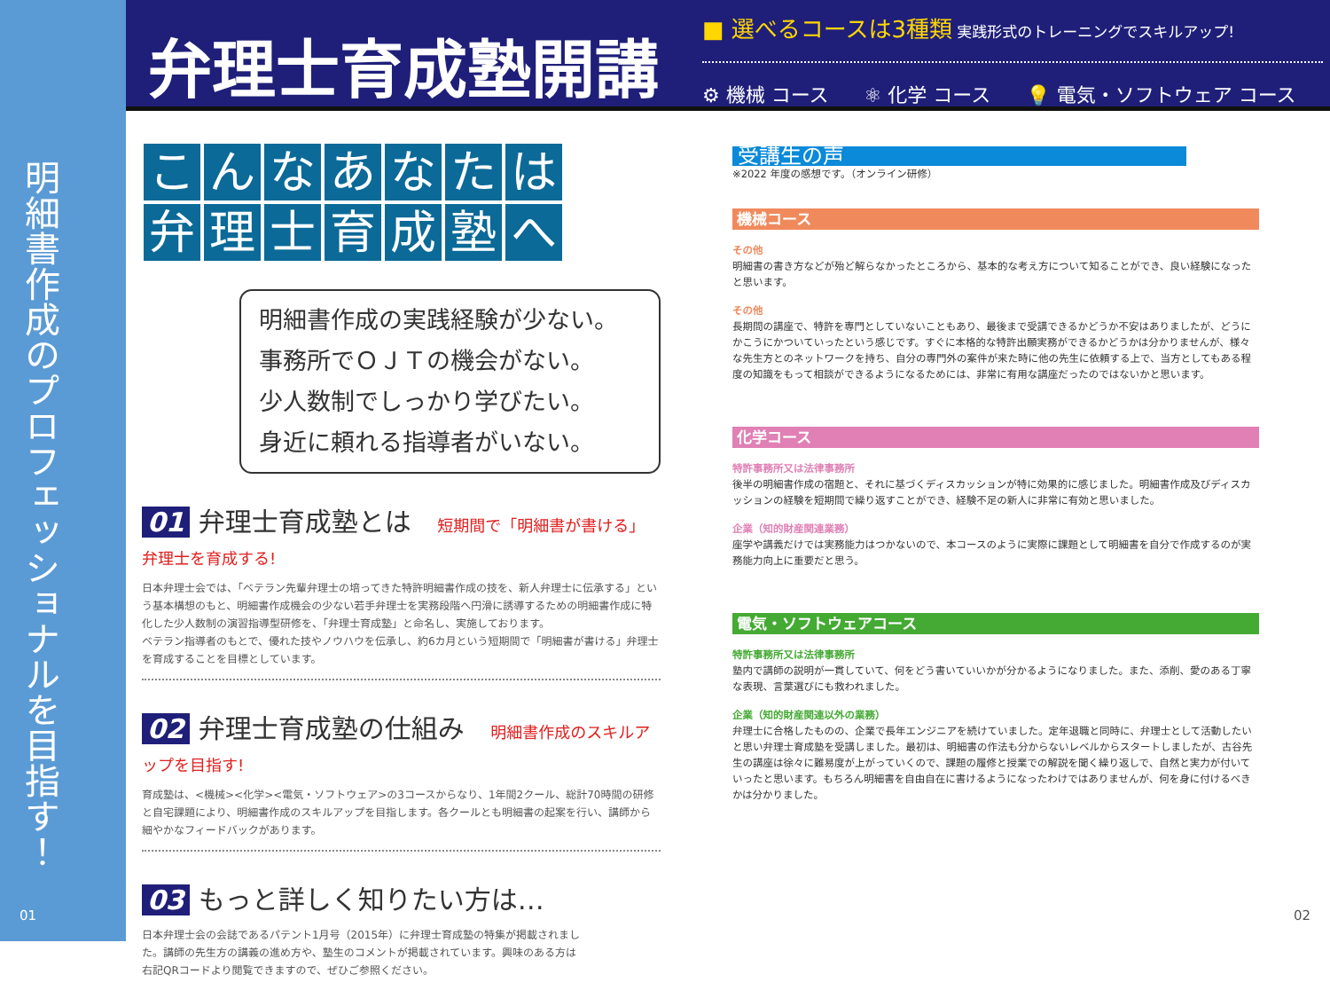明細書作成のプロフェッショナルを目指す！
01
弁理士育成塾開講
■ 選べるコースは3種類 実践形式のトレーニングでスキルアップ!
⚙ 機械 コース ⚛ 化学 コース 💡 電気・ソフトウェア コース
こんなあなたは
弁理士育成塾へ
明細書作成の実践経験が少ない。
事務所でＯＪＴの機会がない。
少人数制でしっかり学びたい。
身近に頼れる指導者がいない。
01 弁理士育成塾とは 短期間で「明細書が書ける」弁理士を育成する!
日本弁理士会では、「ベテラン先輩弁理士の培ってきた特許明細書作成の技を、新人弁理士に伝承する」という基本構想のもと、明細書作成機会の少ない若手弁理士を実務段階へ円滑に誘導するための明細書作成に特化した少人数制の演習指導型研修を、「弁理士育成塾」と命名し、実施しております。
ベテラン指導者のもとで、優れた技やノウハウを伝承し、約6カ月という短期間で「明細書が書ける」弁理士を育成することを目標としています。
02 弁理士育成塾の仕組み 明細書作成のスキルアップを目指す!
育成塾は、<機械><化学><電気・ソフトウェア>の3コースからなり、1年間2クール、総計70時間の研修と自宅課題により、明細書作成のスキルアップを目指します。各クールとも明細書の起案を行い、講師から細やかなフィードバックがあります。
03 もっと詳しく知りたい方は…
日本弁理士会の会誌であるパテント1月号（2015年）に弁理士育成塾の特集が掲載されました。講師の先生方の講義の進め方や、塾生のコメントが掲載されています。興味のある方は右記QRコードより閲覧できますので、ぜひご参照ください。
受講生の声
※2022 年度の感想です。（オンライン研修）
機械コース
その他
明細書の書き方などが殆ど解らなかったところから、基本的な考え方について知ることができ、良い経験になったと思います。
その他
長期間の講座で、特許を専門としていないこともあり、最後まで受講できるかどうか不安はありましたが、どうにかこうにかついていったという感じです。すぐに本格的な特許出願実務ができるかどうかは分かりませんが、様々な先生方とのネットワークを持ち、自分の専門外の案件が来た時に他の先生に依頼する上で、当方としてもある程度の知識をもって相談ができるようになるためには、非常に有用な講座だったのではないかと思います。
化学コース
特許事務所又は法律事務所
後半の明細書作成の宿題と、それに基づくディスカッションが特に効果的に感じました。明細書作成及びディスカッションの経験を短期間で繰り返すことができ、経験不足の新人に非常に有効と思いました。
企業（知的財産関連業務）
座学や講義だけでは実務能力はつかないので、本コースのように実際に課題として明細書を自分で作成するのが実務能力向上に重要だと思う。
電気・ソフトウェアコース
特許事務所又は法律事務所
塾内で講師の説明が一貫していて、何をどう書いていいかが分かるようになりました。また、添削、愛のある丁寧な表現、言葉選びにも救われました。
企業（知的財産関連以外の業務）
弁理士に合格したものの、企業で長年エンジニアを続けていました。定年退職と同時に、弁理士として活動したいと思い弁理士育成塾を受講しました。最初は、明細書の作法も分からないレベルからスタートしましたが、古谷先生の講座は徐々に難易度が上がっていくので、課題の履修と授業での解説を聞く繰り返しで、自然と実力が付いていったと思います。もちろん明細書を自由自在に書けるようになったわけではありませんが、何を身に付けるべきかは分かりました。
02